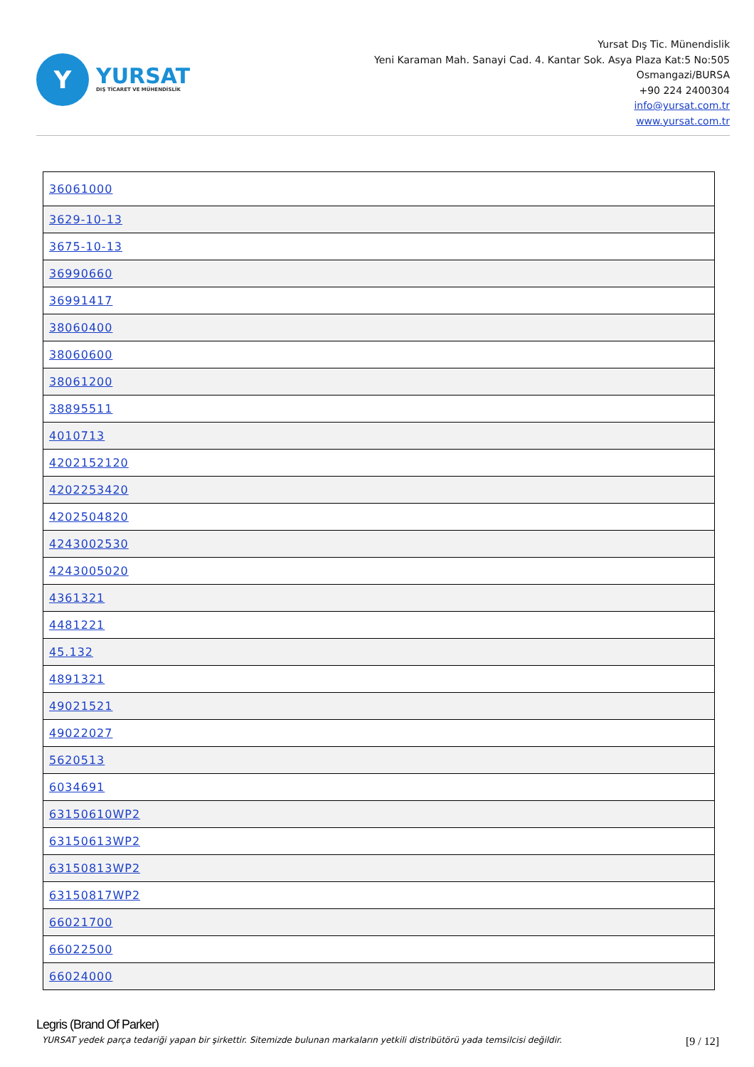Y
YURSAT
DIŞ TİCARET VE MÜHENDİSLİK
Yursat Dış Tic. Münendislik
Yeni Karaman Mah. Sanayi Cad. 4. Kantar Sok. Asya Plaza Kat:5 No:505
Osmangazi/BURSA
+90 224 2400304
info@yursat.com.tr
www.yursat.com.tr
| 36061000 |
| 3629-10-13 |
| 3675-10-13 |
| 36990660 |
| 36991417 |
| 38060400 |
| 38060600 |
| 38061200 |
| 38895511 |
| 4010713 |
| 4202152120 |
| 4202253420 |
| 4202504820 |
| 4243002530 |
| 4243005020 |
| 4361321 |
| 4481221 |
| 45.132 |
| 4891321 |
| 49021521 |
| 49022027 |
| 5620513 |
| 6034691 |
| 63150610WP2 |
| 63150613WP2 |
| 63150813WP2 |
| 63150817WP2 |
| 66021700 |
| 66022500 |
| 66024000 |
Legris (Brand Of Parker)
YURSAT yedek parça tedariği yapan bir şirkettir. Sitemizde bulunan markaların yetkili distribütörü yada temsilcisi değildir. [9 / 12]